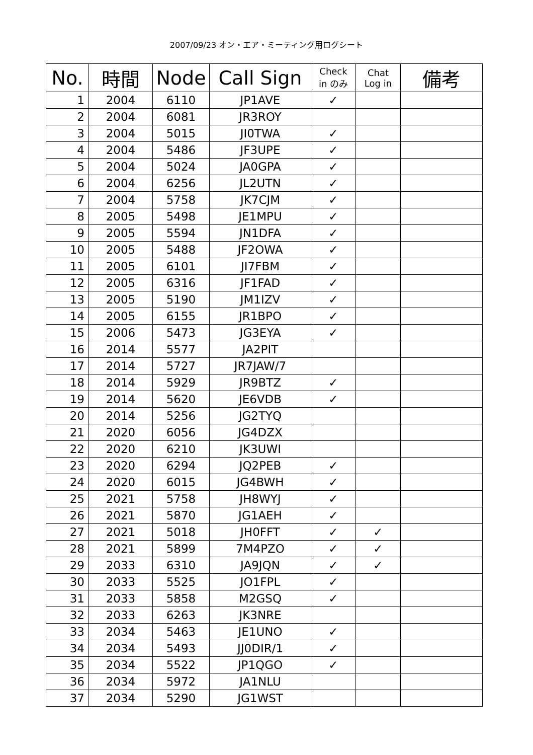2007/09/23 オン・エア・ミーティング用ログシート
| No. | 時間 | Node | Call Sign | Check in のみ | Chat Log in | 備考 |
| --- | --- | --- | --- | --- | --- | --- |
| 1 | 2004 | 6110 | JP1AVE | ✓ | | |
| 2 | 2004 | 6081 | JR3ROY | | | |
| 3 | 2004 | 5015 | JI0TWA | ✓ | | |
| 4 | 2004 | 5486 | JF3UPE | ✓ | | |
| 5 | 2004 | 5024 | JA0GPA | ✓ | | |
| 6 | 2004 | 6256 | JL2UTN | ✓ | | |
| 7 | 2004 | 5758 | JK7CJM | ✓ | | |
| 8 | 2005 | 5498 | JE1MPU | ✓ | | |
| 9 | 2005 | 5594 | JN1DFA | ✓ | | |
| 10 | 2005 | 5488 | JF2OWA | ✓ | | |
| 11 | 2005 | 6101 | JI7FBM | ✓ | | |
| 12 | 2005 | 6316 | JF1FAD | ✓ | | |
| 13 | 2005 | 5190 | JM1IZV | ✓ | | |
| 14 | 2005 | 6155 | JR1BPO | ✓ | | |
| 15 | 2006 | 5473 | JG3EYA | ✓ | | |
| 16 | 2014 | 5577 | JA2PIT | | | |
| 17 | 2014 | 5727 | JR7JAW/7 | | | |
| 18 | 2014 | 5929 | JR9BTZ | ✓ | | |
| 19 | 2014 | 5620 | JE6VDB | ✓ | | |
| 20 | 2014 | 5256 | JG2TYQ | | | |
| 21 | 2020 | 6056 | JG4DZX | | | |
| 22 | 2020 | 6210 | JK3UWI | | | |
| 23 | 2020 | 6294 | JQ2PEB | ✓ | | |
| 24 | 2020 | 6015 | JG4BWH | ✓ | | |
| 25 | 2021 | 5758 | JH8WYJ | ✓ | | |
| 26 | 2021 | 5870 | JG1AEH | ✓ | | |
| 27 | 2021 | 5018 | JH0FFT | ✓ | ✓ | |
| 28 | 2021 | 5899 | 7M4PZO | ✓ | ✓ | |
| 29 | 2033 | 6310 | JA9JQN | ✓ | ✓ | |
| 30 | 2033 | 5525 | JO1FPL | ✓ | | |
| 31 | 2033 | 5858 | M2GSQ | ✓ | | |
| 32 | 2033 | 6263 | JK3NRE | | | |
| 33 | 2034 | 5463 | JE1UNO | ✓ | | |
| 34 | 2034 | 5493 | JJ0DIR/1 | ✓ | | |
| 35 | 2034 | 5522 | JP1QGO | ✓ | | |
| 36 | 2034 | 5972 | JA1NLU | | | |
| 37 | 2034 | 5290 | JG1WST | | | |